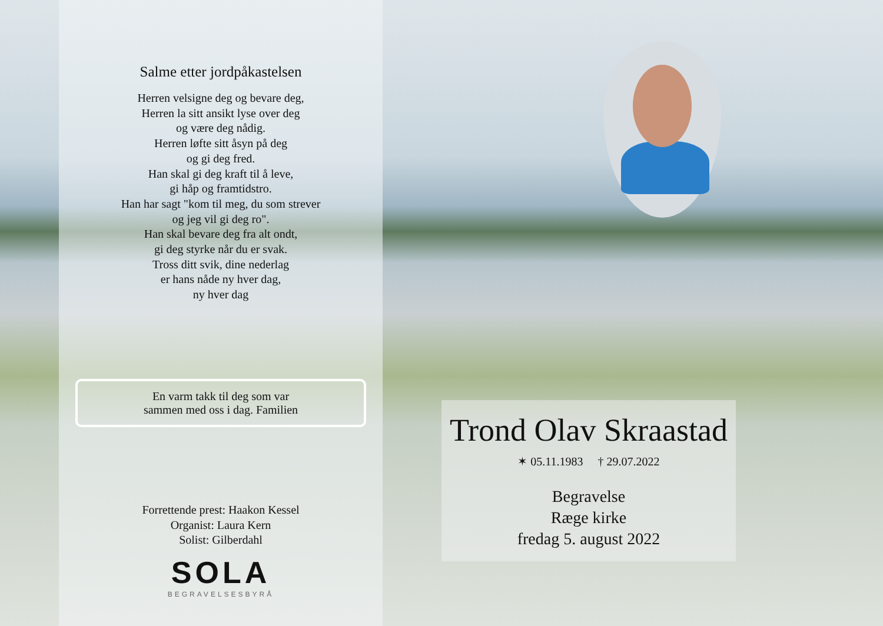Salme etter jordpåkastelsen
Herren velsigne deg og bevare deg,
Herren la sitt ansikt lyse over deg
og være deg nådig.
Herren løfte sitt åsyn på deg
og gi deg fred.
Han skal gi deg kraft til å leve,
gi håp og framtidstro.
Han har sagt "kom til meg, du som strever
og jeg vil gi deg ro".
Han skal bevare deg fra alt ondt,
gi deg styrke når du er svak.
Tross ditt svik, dine nederlag
er hans nåde ny hver dag,
ny hver dag
En varm takk til deg som var
sammen med oss i dag. Familien
Forrettende prest: Haakon Kessel
Organist: Laura Kern
Solist: Gilberdahl
SOLA
BEGRAVELSESBYRÅ
Trond Olav Skraastad
✶ 05.11.1983 † 29.07.2022
Begravelse
Ræge kirke
fredag 5. august 2022